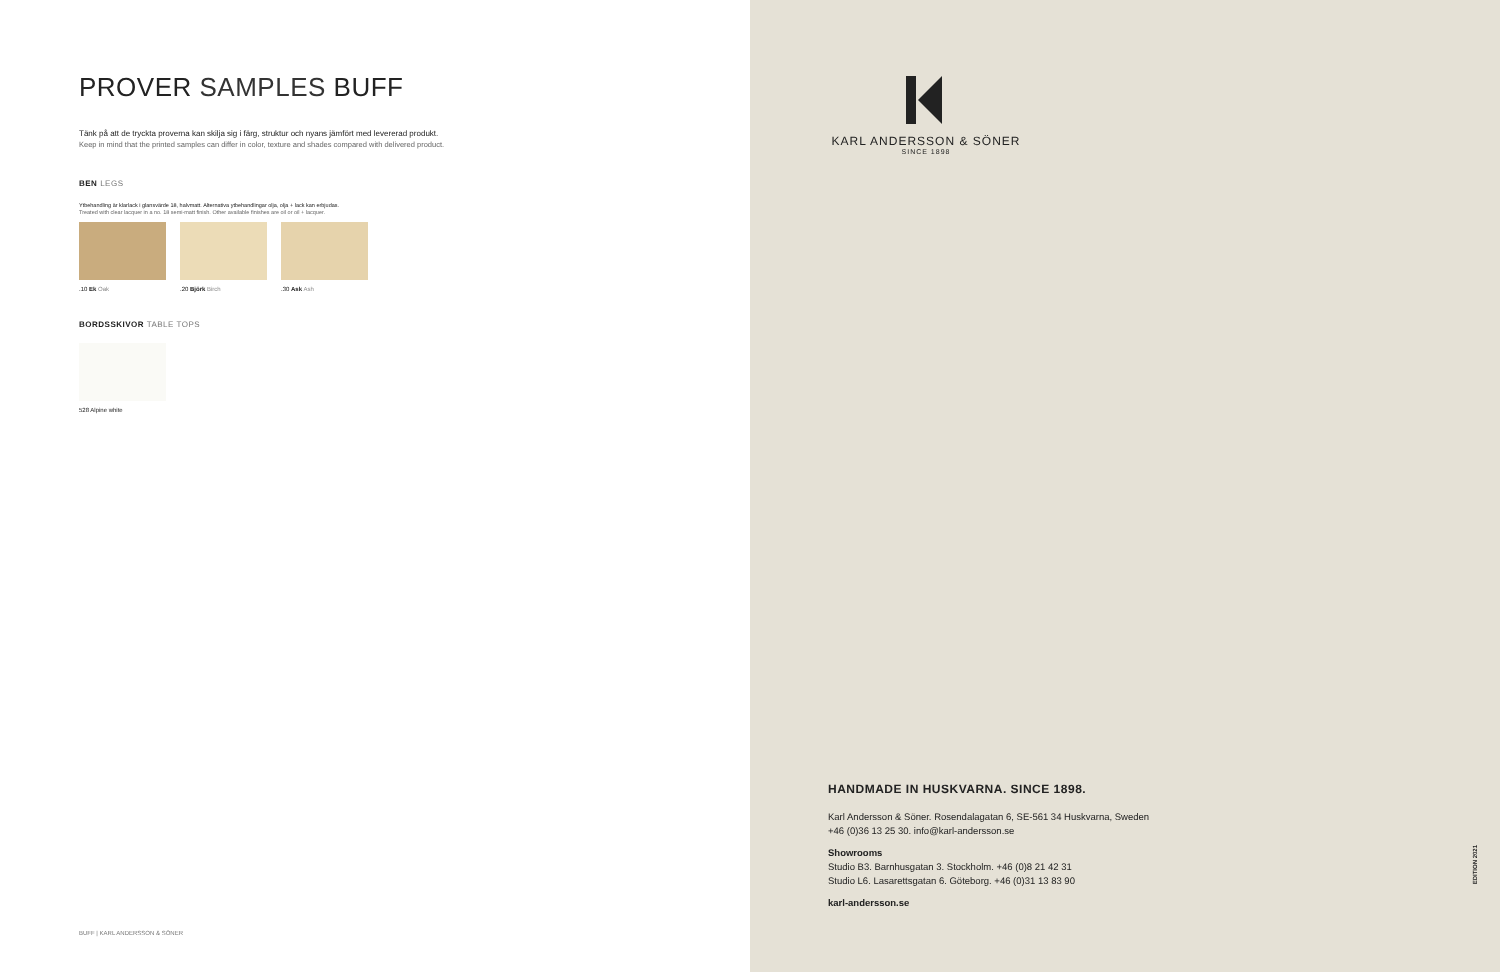PROVER SAMPLES BUFF
Tänk på att de tryckta proverna kan skilja sig i färg, struktur och nyans jämfört med levererad produkt.
Keep in mind that the printed samples can differ in color, texture and shades compared with delivered product.
BEN LEGS
Ytbehandling är klarlack i glansvärde 18, halvmatt. Alternativa ytbehandlingar olja, olja + lack kan erbjudas.
Treated with clear lacquer in a no. 18 semi-matt finish. Other available finishes are oil or oil + lacquer.
.10 Ek Oak
.20 Björk Birch
.30 Ask Ash
BORDSSKIVOR TABLE TOPS
528 Alpine white
BUFF | KARL ANDERSSON & SÖNER
KARL ANDERSSON & SÖNER
SINCE 1898
HANDMADE IN HUSKVARNA. SINCE 1898.
Karl Andersson & Söner. Rosendalagatan 6, SE-561 34 Huskvarna, Sweden
+46 (0)36 13 25 30. info@karl-andersson.se
Showrooms
Studio B3. Barnhusgatan 3. Stockholm. +46 (0)8 21 42 31
Studio L6. Lasarettsgatan 6. Göteborg. +46 (0)31 13 83 90
karl-andersson.se
EDITION 2021